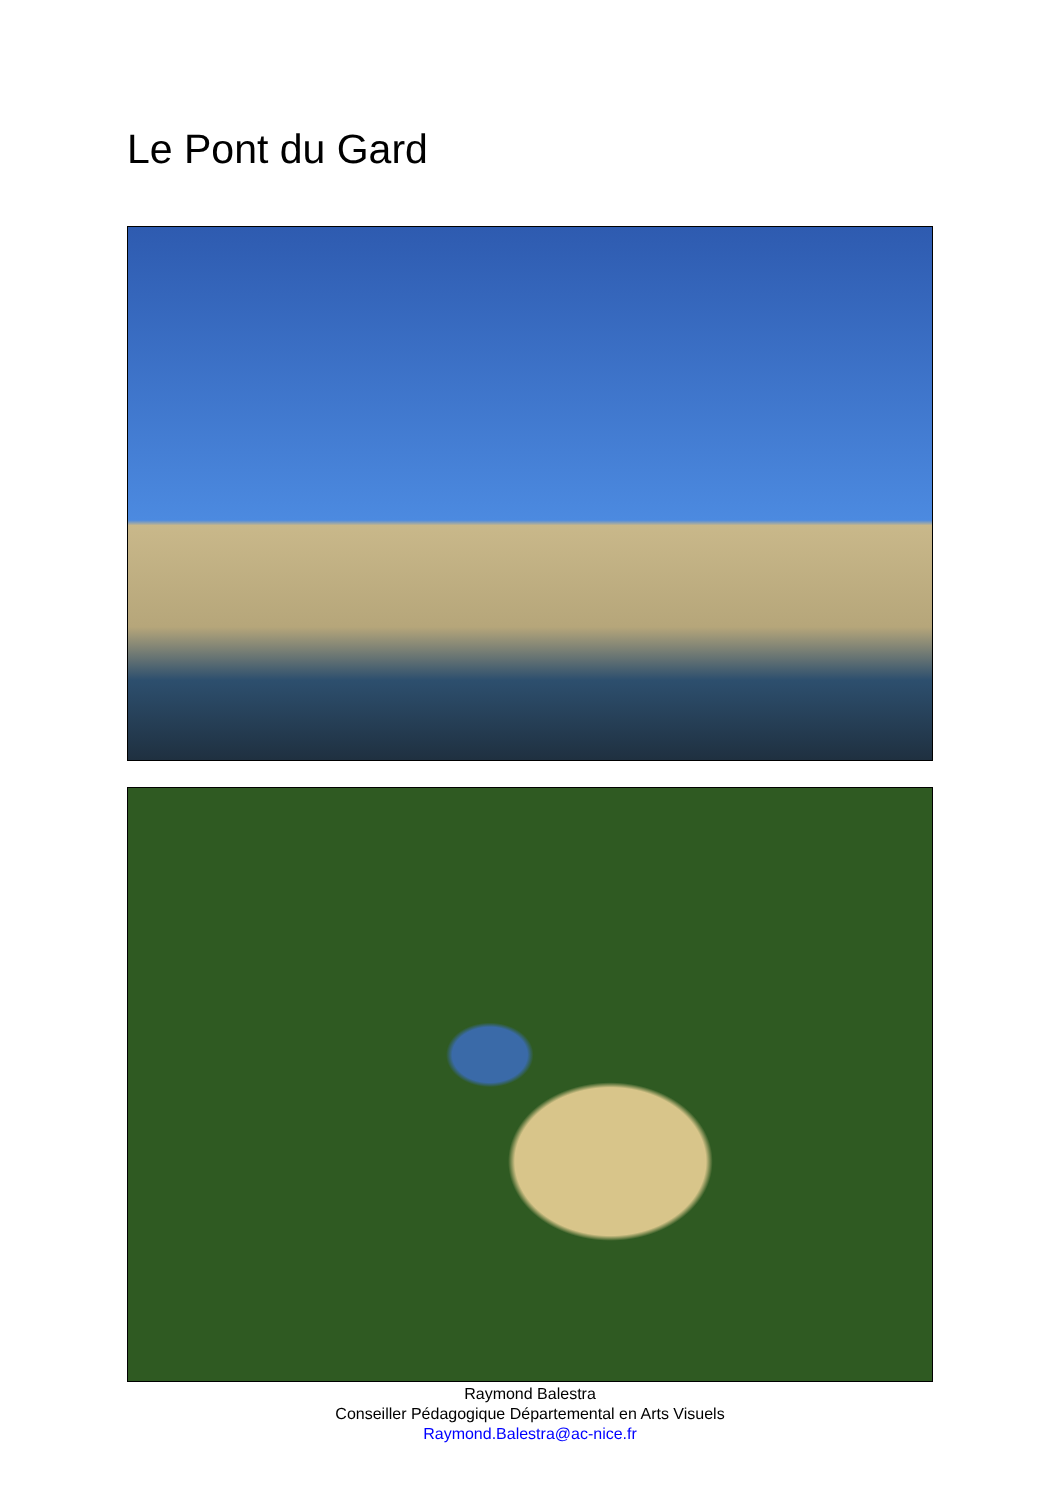Le Pont du Gard
Raymond Balestra
Conseiller Pédagogique Départemental en Arts Visuels
Raymond.Balestra@ac-nice.fr